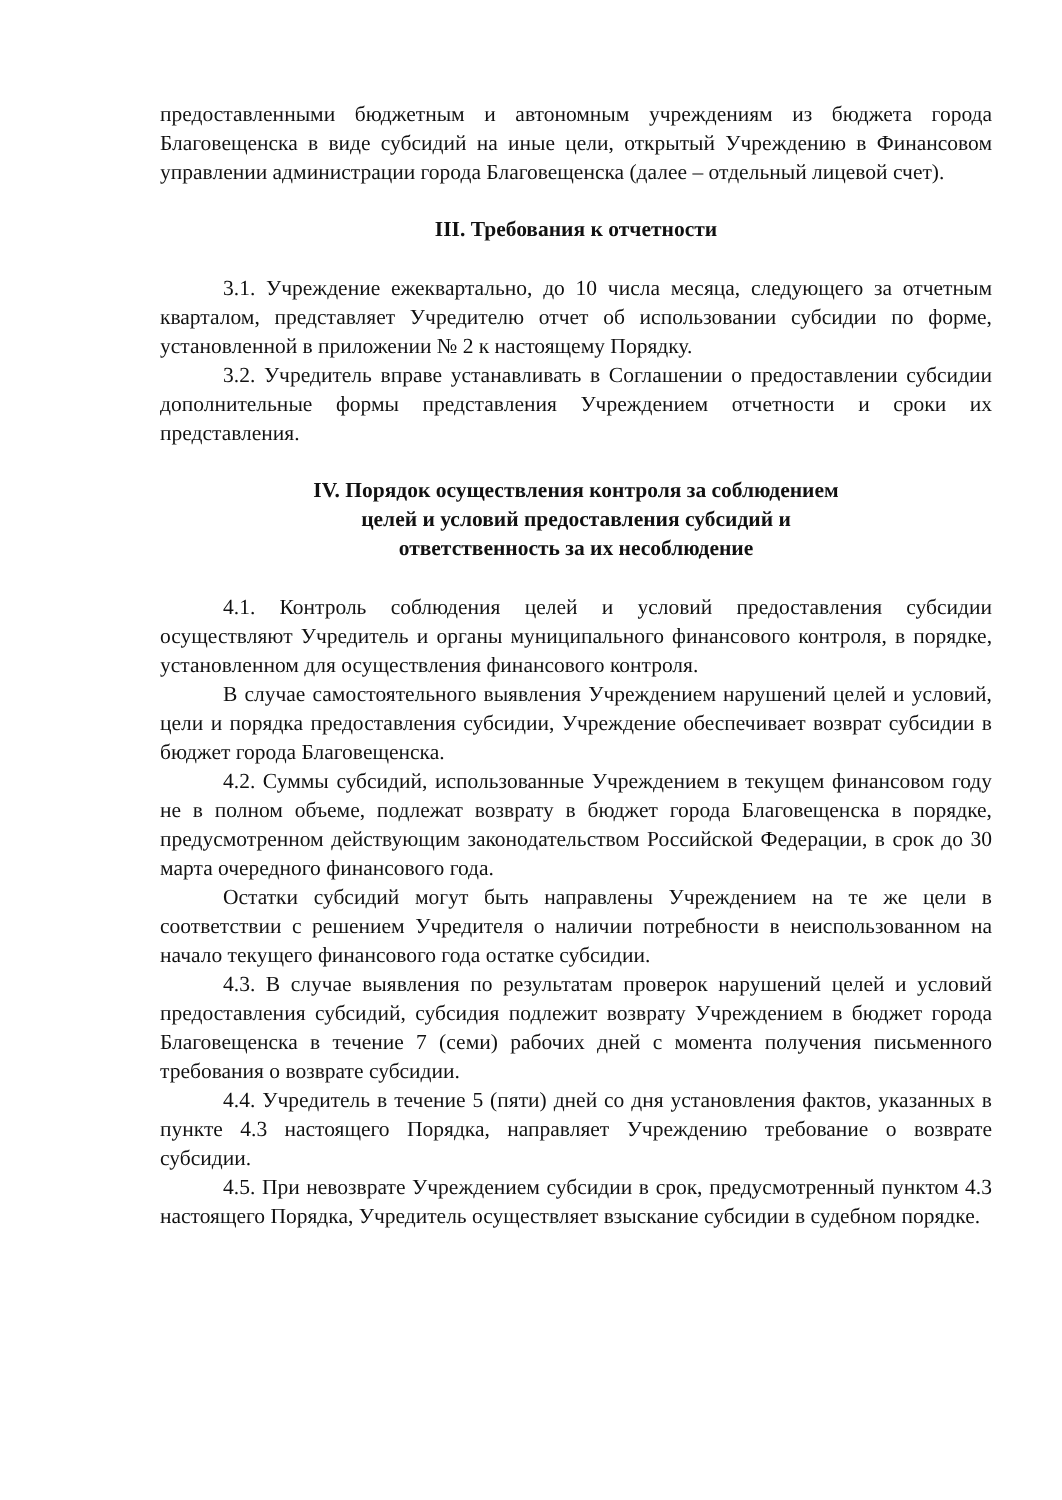предоставленными бюджетным и автономным учреждениям из бюджета города Благовещенска в виде субсидий на иные цели, открытый Учреждению в Финансовом управлении администрации города Благовещенска (далее – отдельный лицевой счет).
III. Требования к отчетности
3.1. Учреждение ежеквартально, до 10 числа месяца, следующего за отчетным кварталом, представляет Учредителю отчет об использовании субсидии по форме, установленной в приложении № 2 к настоящему Порядку.
3.2. Учредитель вправе устанавливать в Соглашении о предоставлении субсидии дополнительные формы представления Учреждением отчетности и сроки их представления.
IV. Порядок осуществления контроля за соблюдением
целей и условий предоставления субсидий и
ответственность за их несоблюдение
4.1. Контроль соблюдения целей и условий предоставления субсидии осуществляют Учредитель и органы муниципального финансового контроля, в порядке, установленном для осуществления финансового контроля.
В случае самостоятельного выявления Учреждением нарушений целей и условий, цели и порядка предоставления субсидии, Учреждение обеспечивает возврат субсидии в бюджет города Благовещенска.
4.2. Суммы субсидий, использованные Учреждением в текущем финансовом году не в полном объеме, подлежат возврату в бюджет города Благовещенска в порядке, предусмотренном действующим законодательством Российской Федерации, в срок до 30 марта очередного финансового года.
Остатки субсидий могут быть направлены Учреждением на те же цели в соответствии с решением Учредителя о наличии потребности в неиспользованном на начало текущего финансового года остатке субсидии.
4.3. В случае выявления по результатам проверок нарушений целей и условий предоставления субсидий, субсидия подлежит возврату Учреждением в бюджет города Благовещенска в течение 7 (семи) рабочих дней с момента получения письменного требования о возврате субсидии.
4.4. Учредитель в течение 5 (пяти) дней со дня установления фактов, указанных в пункте 4.3 настоящего Порядка, направляет Учреждению требование о возврате субсидии.
4.5. При невозврате Учреждением субсидии в срок, предусмотренный пунктом 4.3 настоящего Порядка, Учредитель осуществляет взыскание субсидии в судебном порядке.